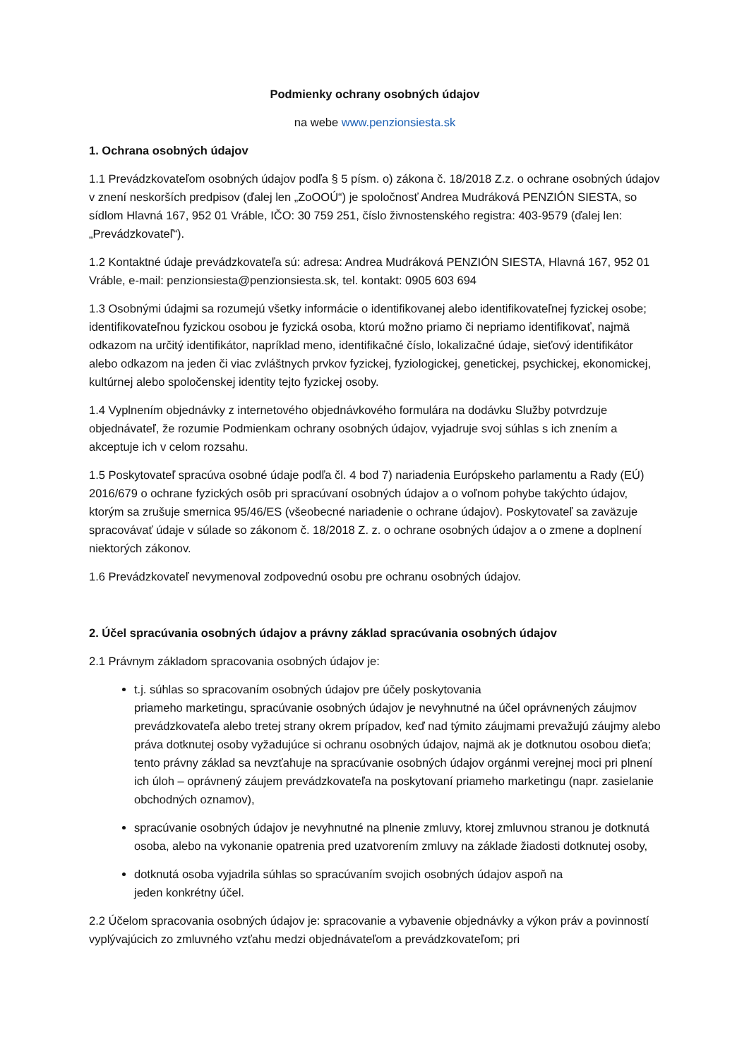Podmienky ochrany osobných údajov
na webe www.penzionsiesta.sk
1. Ochrana osobných údajov
1.1 Prevádzkovateľom osobných údajov podľa § 5 písm. o) zákona č. 18/2018 Z.z. o ochrane osobných údajov v znení neskorších predpisov (ďalej len „ZoOOÚ“) je spoločnosť Andrea Mudráková PENZIÓN SIESTA, so sídlom Hlavná 167, 952 01 Vráble, IČO: 30 759 251, číslo živnostenského registra: 403-9579 (ďalej len: „Prevádzkovateľ“).
1.2 Kontaktné údaje prevádzkovateľa sú: adresa: Andrea Mudráková PENZIÓN SIESTA, Hlavná 167, 952 01 Vráble, e-mail: penzionsiesta@penzionsiesta.sk, tel. kontakt: 0905 603 694
1.3 Osobnými údajmi sa rozumejú všetky informácie o identifikovanej alebo identifikovateľnej fyzickej osobe; identifikovateľnou fyzickou osobou je fyzická osoba, ktorú možno priamo či nepriamo identifikovať, najmä odkazom na určitý identifikátor, napríklad meno, identifikačné číslo, lokalizačné údaje, sieťový identifikátor alebo odkazom na jeden či viac zvláštnych prvkov fyzickej, fyziologickej, genetickej, psychickej, ekonomickej, kultúrnej alebo spoločenskej identity tejto fyzickej osoby.
1.4 Vyplnením objednávky z internetového objednávkového formulára na dodávku Služby potvrdzuje objednávateľ, že rozumie Podmienkam ochrany osobných údajov, vyjadruje svoj súhlas s ich znením a akceptuje ich v celom rozsahu.
1.5 Poskytovateľ spracúva osobné údaje podľa čl. 4 bod 7) nariadenia Európskeho parlamentu a Rady (EÚ) 2016/679 o ochrane fyzických osôb pri spracúvaní osobných údajov a o voľnom pohybe takýchto údajov, ktorým sa zrušuje smernica 95/46/ES (všeobecné nariadenie o ochrane údajov). Poskytovateľ sa zaväzuje spracovávať údaje v súlade so zákonom č. 18/2018 Z. z. o ochrane osobných údajov a o zmene a doplnení niektorých zákonov.
1.6 Prevádzkovateľ nevymenoval zodpovednú osobu pre ochranu osobných údajov.
2. Účel spracúvania osobných údajov a právny základ spracúvania osobných údajov
2.1 Právnym základom spracovania osobných údajov je:
t.j. súhlas so spracovaním osobných údajov pre účely poskytovania
priameho marketingu, spracúvanie osobných údajov je nevyhnutné na účel oprávnených záujmov prevádzkovateľa alebo tretej strany okrem prípadov, keď nad týmito záujmami prevažujú záujmy alebo práva dotknutej osoby vyžadujúce si ochranu osobných údajov, najmä ak je dotknutou osobou dieťa; tento právny základ sa nevzťahuje na spracúvanie osobných údajov orgánmi verejnej moci pri plnení ich úloh – oprávnený záujem prevádzkovateľa na poskytovaní priameho marketingu (napr. zasielanie obchodných oznamov),
spracúvanie osobných údajov je nevyhnutné na plnenie zmluvy, ktorej zmluvnou stranou je dotknutá osoba, alebo na vykonanie opatrenia pred uzatvorením zmluvy na základe žiadosti dotknutej osoby,
dotknutá osoba vyjadrila súhlas so spracúvaním svojich osobných údajov aspoň na
jeden konkrétny účel.
2.2 Účelom spracovania osobných údajov je: spracovanie a vybavenie objednávky a výkon práv a povinností vyplývajúcich zo zmluvného vzťahu medzi objednávateľom a prevádzkovateľom; pri